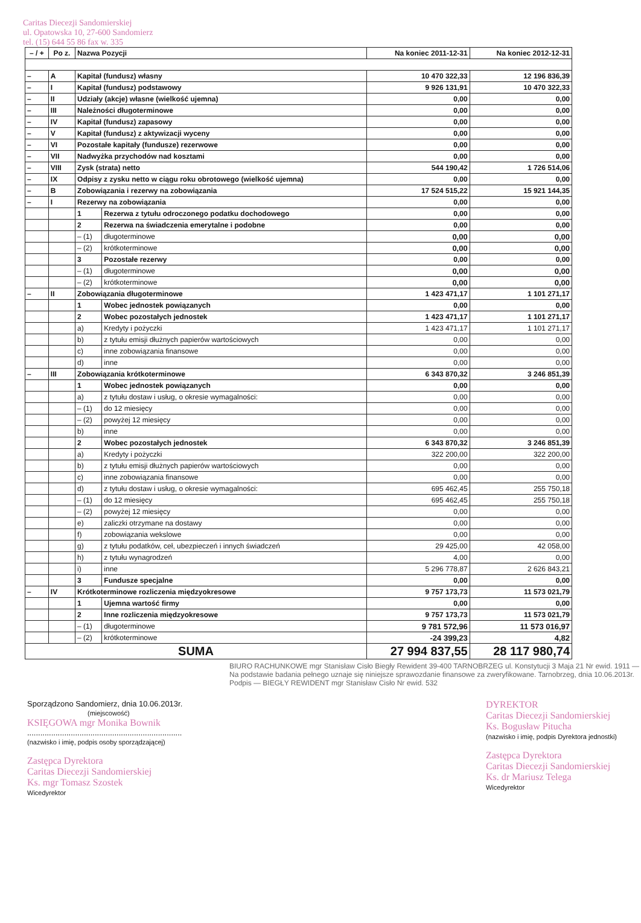Caritas Diecezji Sandomierskiej
ul. Opatowska 10, 27-600 Sandomierz
tel. (15) 644 55 86 fax w. 335
| – / + | Po z. | Nazwa Pozycji | | Na koniec 2011-12-31 | Na koniec 2012-12-31 |
| --- | --- | --- | --- | --- | --- |
| – | A | Kapitał (fundusz) własny | | 10 470 322,33 | 12 196 836,39 |
| – | I | Kapitał (fundusz) podstawowy | | 9 926 131,91 | 10 470 322,33 |
| – | II | Udziały (akcje) własne (wielkość ujemna) | | 0,00 | 0,00 |
| – | III | Należności długoterminowe | | 0,00 | 0,00 |
| – | IV | Kapitał (fundusz) zapasowy | | 0,00 | 0,00 |
| – | V | Kapitał (fundusz) z aktywizacji wyceny | | 0,00 | 0,00 |
| – | VI | Pozostałe kapitały (fundusze) rezerwowe | | 0,00 | 0,00 |
| – | VII | Nadwyżka przychodów nad kosztami | | 0,00 | 0,00 |
| – | VIII | Zysk (strata) netto | | 544 190,42 | 1 726 514,06 |
| – | IX | Odpisy z zysku netto w ciągu roku obrotowego (wielkość ujemna) | | 0,00 | 0,00 |
| – | B | Zobowiązania i rezerwy na zobowiązania | | 17 524 515,22 | 15 921 144,35 |
| – | I | Rezerwy na zobowiązania | | 0,00 | 0,00 |
| | | 1 | Rezerwa z tytułu odroczonego podatku dochodowego | 0,00 | 0,00 |
| | | 2 | Rezerwa na świadczenia emerytalne i podobne | 0,00 | 0,00 |
| | | – (1) | długoterminowe | 0,00 | 0,00 |
| | | – (2) | krótkoterminowe | 0,00 | 0,00 |
| | | 3 | Pozostałe rezerwy | 0,00 | 0,00 |
| | | – (1) | długoterminowe | 0,00 | 0,00 |
| | | – (2) | krótkoterminowe | 0,00 | 0,00 |
| – | II | Zobowiązania długoterminowe | | 1 423 471,17 | 1 101 271,17 |
| | | 1 | Wobec jednostek powiązanych | 0,00 | 0,00 |
| | | 2 | Wobec pozostałych jednostek | 1 423 471,17 | 1 101 271,17 |
| | | a) | Kredyty i pożyczki | 1 423 471,17 | 1 101 271,17 |
| | | b) | z tytułu emisji dłużnych papierów wartościowych | 0,00 | 0,00 |
| | | c) | inne zobowiązania finansowe | 0,00 | 0,00 |
| | | d) | inne | 0,00 | 0,00 |
| – | III | Zobowiązania krótkoterminowe | | 6 343 870,32 | 3 246 851,39 |
| | | 1 | Wobec jednostek powiązanych | 0,00 | 0,00 |
| | | a) | z tytułu dostaw i usług, o okresie wymagalności: | 0,00 | 0,00 |
| | | – (1) | do 12 miesięcy | 0,00 | 0,00 |
| | | – (2) | powyżej 12 miesięcy | 0,00 | 0,00 |
| | | b) | inne | 0,00 | 0,00 |
| | | 2 | Wobec pozostałych jednostek | 6 343 870,32 | 3 246 851,39 |
| | | a) | Kredyty i pożyczki | 322 200,00 | 322 200,00 |
| | | b) | z tytułu emisji dłużnych papierów wartościowych | 0,00 | 0,00 |
| | | c) | inne zobowiązania finansowe | 0,00 | 0,00 |
| | | d) | z tytułu dostaw i usług, o okresie wymagalności: | 695 462,45 | 255 750,18 |
| | | – (1) | do 12 miesięcy | 695 462,45 | 255 750,18 |
| | | – (2) | powyżej 12 miesięcy | 0,00 | 0,00 |
| | | e) | zaliczki otrzymane na dostawy | 0,00 | 0,00 |
| | | f) | zobowiązania wekslowe | 0,00 | 0,00 |
| | | g) | z tytułu podatków, ceł, ubezpieczeń i innych świadczeń | 29 425,00 | 42 058,00 |
| | | h) | z tytułu wynagrodzeń | 4,00 | 0,00 |
| | | i) | inne | 5 296 778,87 | 2 626 843,21 |
| | | 3 | Fundusze specjalne | 0,00 | 0,00 |
| – | IV | Krótkoterminowe rozliczenia międzyokresowe | | 9 757 173,73 | 11 573 021,79 |
| | | 1 | Ujemna wartość firmy | 0,00 | 0,00 |
| | | 2 | Inne rozliczenia międzyokresowe | 9 757 173,73 | 11 573 021,79 |
| | | – (1) | długoterminowe | 9 781 572,96 | 11 573 016,97 |
| | | – (2) | krótkoterminowe | -24 399,23 | 4,82 |
| SUMA | | | | 27 994 837,55 | 28 117 980,74 |
BIURO RACHUNKOWE mgr Stanisław Cisło Biegły Rewident 39-400 TARNOBRZEG ul. Konstytucji 3 Maja 21 Nr ewid. 1911 — Na podstawie badania pełnego uznaje się niniejsze sprawozdanie finansowe za zweryfikowane. Tarnobrzeg, dnia 10.06.2013r. Podpis — BIEGŁY REWIDENT mgr Stanisław Cisło Nr ewid. 532
Sporządzono Sandomierz, dnia 10.06.2013r.
(miejscowość)
KSIĘGOWA mgr Monika Bownik
.......................................................................
(nazwisko i imię, podpis osoby sporządzającej)
Zastępca Dyrektora
Caritas Diecezji Sandomierskiej
Ks. mgr Tomasz Szostek
Wicedyrektor
DYREKTOR
Caritas Diecezji Sandomierskiej
Ks. Bogusław Pitucha
(nazwisko i imię, podpis Dyrektora jednostki)
Zastępca Dyrektora
Caritas Diecezji Sandomierskiej
Ks. dr Mariusz Telega
Wicedyrektor